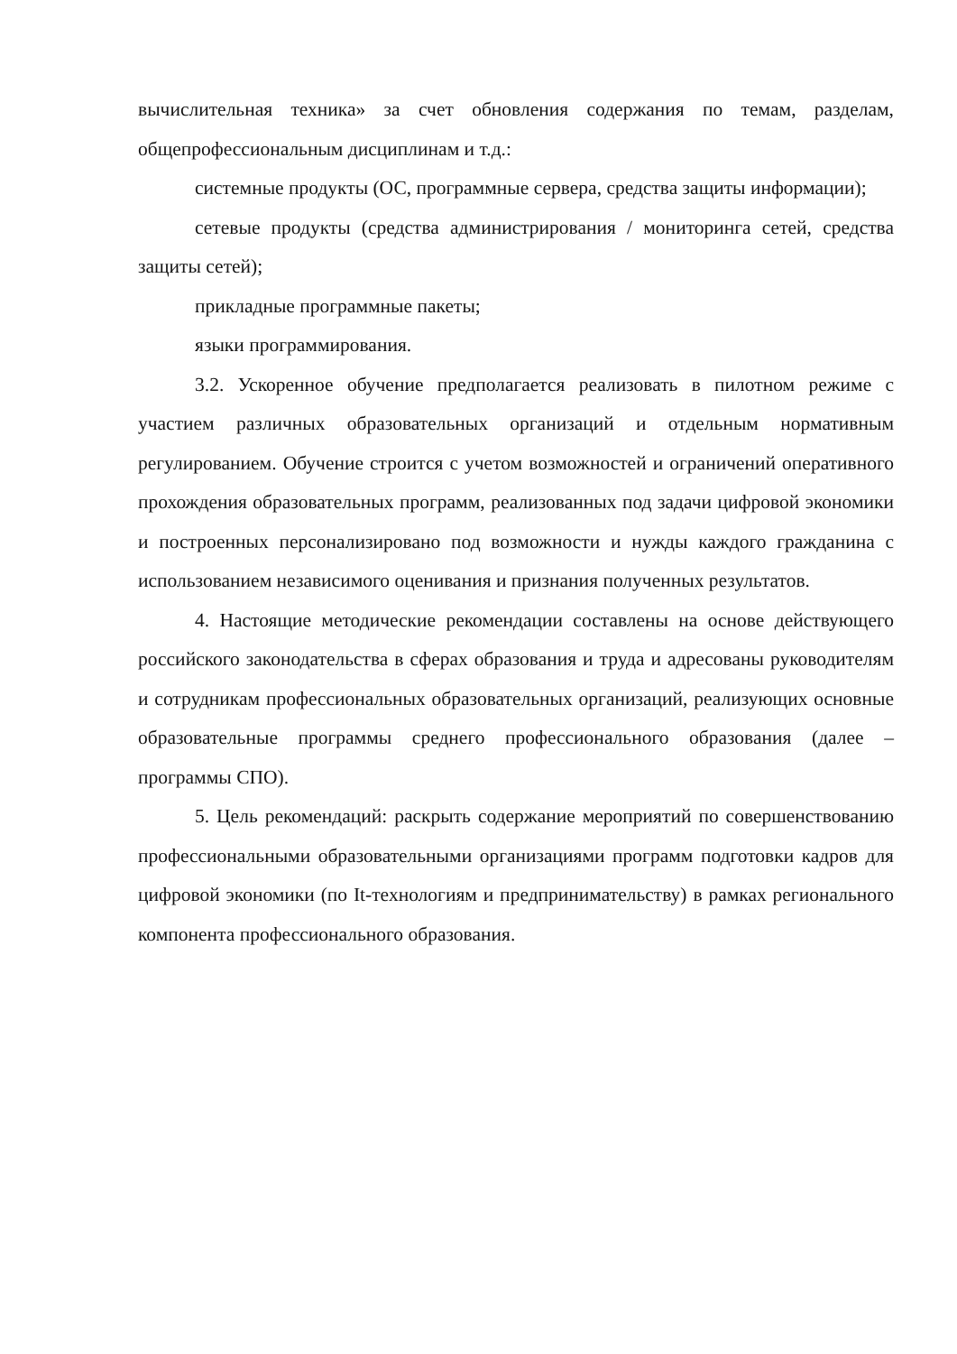вычислительная техника» за счет обновления содержания по темам, разделам, общепрофессиональным дисциплинам и т.д.:
системные продукты (ОС, программные сервера, средства защиты информации);
сетевые продукты (средства администрирования / мониторинга сетей, средства защиты сетей);
прикладные программные пакеты;
языки программирования.
3.2. Ускоренное обучение предполагается реализовать в пилотном режиме с участием различных образовательных организаций и отдельным нормативным регулированием. Обучение строится с учетом возможностей и ограничений оперативного прохождения образовательных программ, реализованных под задачи цифровой экономики и построенных персонализировано под возможности и нужды каждого гражданина с использованием независимого оценивания и признания полученных результатов.
4. Настоящие методические рекомендации составлены на основе действующего российского законодательства в сферах образования и труда и адресованы руководителям и сотрудникам профессиональных образовательных организаций, реализующих основные образовательные программы среднего профессионального образования (далее – программы СПО).
5. Цель рекомендаций: раскрыть содержание мероприятий по совершенствованию профессиональными образовательными организациями программ подготовки кадров для цифровой экономики (по It-технологиям и предпринимательству) в рамках регионального компонента профессионального образования.